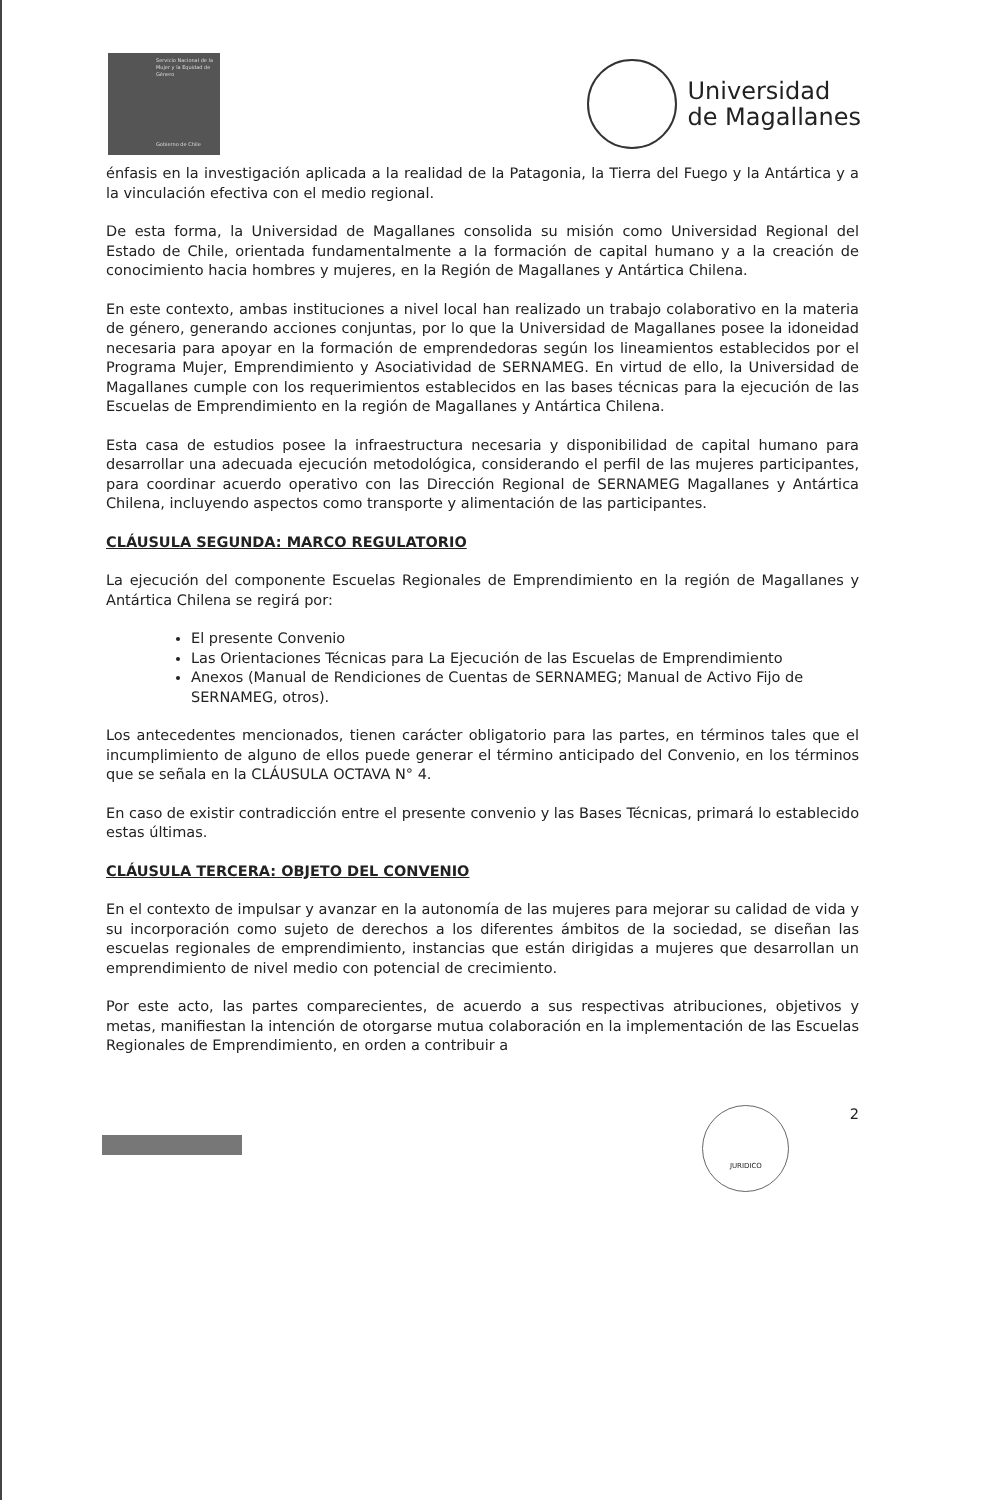Servicio Nacional de la Mujer y la Equidad de Género
Gobierno de Chile
Universidad
de Magallanes
énfasis en la investigación aplicada a la realidad de la Patagonia, la Tierra del Fuego y la Antártica y a la vinculación efectiva con el medio regional.
De esta forma, la Universidad de Magallanes consolida su misión como Universidad Regional del Estado de Chile, orientada fundamentalmente a la formación de capital humano y a la creación de conocimiento hacia hombres y mujeres, en la Región de Magallanes y Antártica Chilena.
En este contexto, ambas instituciones a nivel local han realizado un trabajo colaborativo en la materia de género, generando acciones conjuntas, por lo que la Universidad de Magallanes posee la idoneidad necesaria para apoyar en la formación de emprendedoras según los lineamientos establecidos por el Programa Mujer, Emprendimiento y Asociatividad de SERNAMEG. En virtud de ello, la Universidad de Magallanes cumple con los requerimientos establecidos en las bases técnicas para la ejecución de las Escuelas de Emprendimiento en la región de Magallanes y Antártica Chilena.
Esta casa de estudios posee la infraestructura necesaria y disponibilidad de capital humano para desarrollar una adecuada ejecución metodológica, considerando el perfil de las mujeres participantes, para coordinar acuerdo operativo con las Dirección Regional de SERNAMEG Magallanes y Antártica Chilena, incluyendo aspectos como transporte y alimentación de las participantes.
CLÁUSULA SEGUNDA: MARCO REGULATORIO
La ejecución del componente Escuelas Regionales de Emprendimiento en la región de Magallanes y Antártica Chilena se regirá por:
El presente Convenio
Las Orientaciones Técnicas para La Ejecución de las Escuelas de Emprendimiento
Anexos (Manual de Rendiciones de Cuentas de SERNAMEG; Manual de Activo Fijo de SERNAMEG, otros).
Los antecedentes mencionados, tienen carácter obligatorio para las partes, en términos tales que el incumplimiento de alguno de ellos puede generar el término anticipado del Convenio, en los términos que se señala en la CLÁUSULA OCTAVA N° 4.
En caso de existir contradicción entre el presente convenio y las Bases Técnicas, primará lo establecido estas últimas.
CLÁUSULA TERCERA: OBJETO DEL CONVENIO
En el contexto de impulsar y avanzar en la autonomía de las mujeres para mejorar su calidad de vida y su incorporación como sujeto de derechos a los diferentes ámbitos de la sociedad, se diseñan las escuelas regionales de emprendimiento, instancias que están dirigidas a mujeres que desarrollan un emprendimiento de nivel medio con potencial de crecimiento.
Por este acto, las partes comparecientes, de acuerdo a sus respectivas atribuciones, objetivos y metas, manifiestan la intención de otorgarse mutua colaboración en la implementación de las Escuelas Regionales de Emprendimiento, en orden a contribuir a
JURIDICO
2